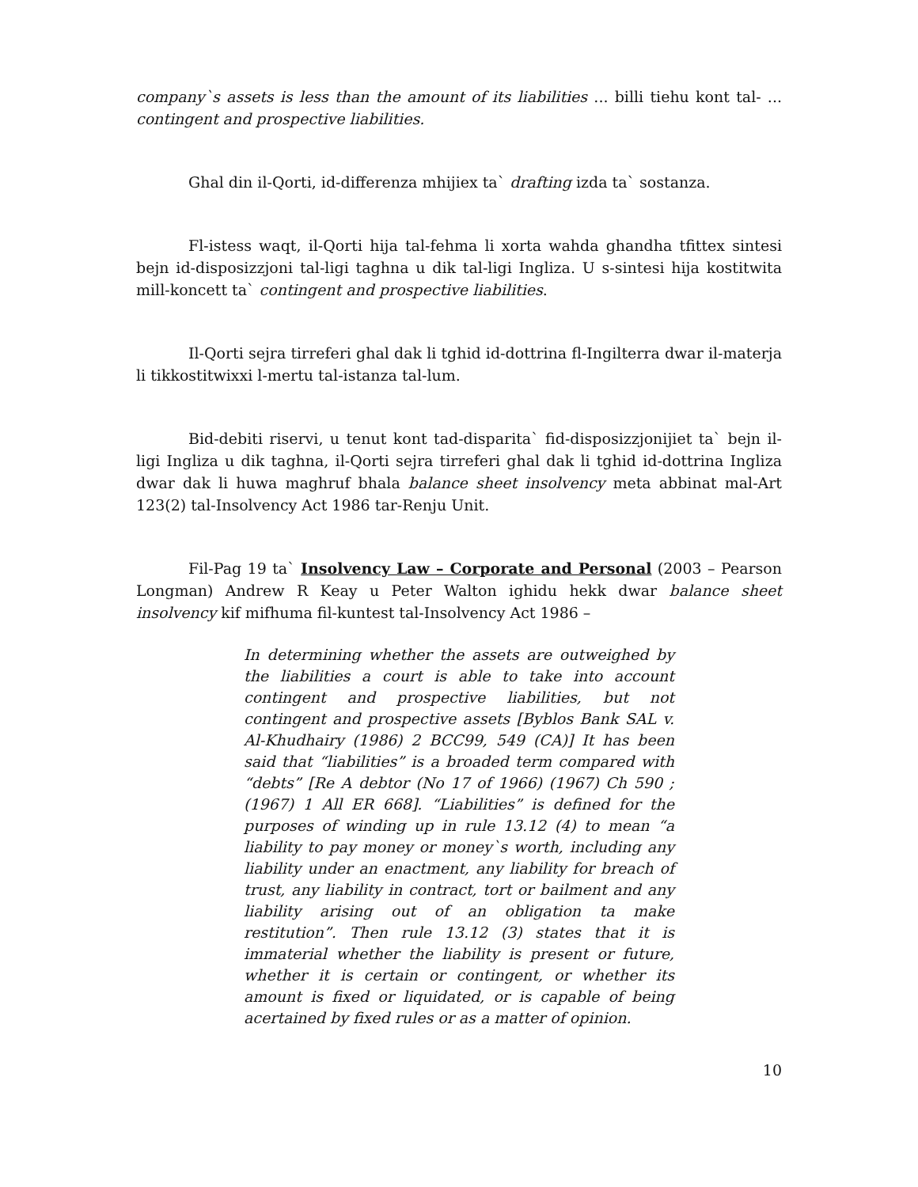company`s assets is less than the amount of its liabilities ... billi tiehu kont tal- ... contingent and prospective liabilities.
Ghal din il-Qorti, id-differenza mhijiex ta` drafting izda ta` sostanza.
Fl-istess waqt, il-Qorti hija tal-fehma li xorta wahda ghandha tfittex sintesi bejn id-disposizzjoni tal-ligi taghna u dik tal-ligi Ingliza. U s-sintesi hija kostitwita mill-koncett ta` contingent and prospective liabilities.
Il-Qorti sejra tirreferi ghal dak li tghid id-dottrina fl-Ingilterra dwar il-materja li tikkostitwixxi l-mertu tal-istanza tal-lum.
Bid-debiti riservi, u tenut kont tad-disparita` fid-disposizzjonijiet ta` bejn il-ligi Ingliza u dik taghna, il-Qorti sejra tirreferi ghal dak li tghid id-dottrina Ingliza dwar dak li huwa maghruf bhala balance sheet insolvency meta abbinat mal-Art 123(2) tal-Insolvency Act 1986 tar-Renju Unit.
Fil-Pag 19 ta` Insolvency Law – Corporate and Personal (2003 – Pearson Longman) Andrew R Keay u Peter Walton ighidu hekk dwar balance sheet insolvency kif mifhuma fil-kuntest tal-Insolvency Act 1986 –
In determining whether the assets are outweighed by the liabilities a court is able to take into account contingent and prospective liabilities, but not contingent and prospective assets [Byblos Bank SAL v. Al-Khudhairy (1986) 2 BCC99, 549 (CA)] It has been said that “liabilities” is a broaded term compared with “debts” [Re A debtor (No 17 of 1966) (1967) Ch 590 ; (1967) 1 All ER 668]. “Liabilities” is defined for the purposes of winding up in rule 13.12 (4) to mean “a liability to pay money or money`s worth, including any liability under an enactment, any liability for breach of trust, any liability in contract, tort or bailment and any liability arising out of an obligation ta make restitution”. Then rule 13.12 (3) states that it is immaterial whether the liability is present or future, whether it is certain or contingent, or whether its amount is fixed or liquidated, or is capable of being acertained by fixed rules or as a matter of opinion.
10